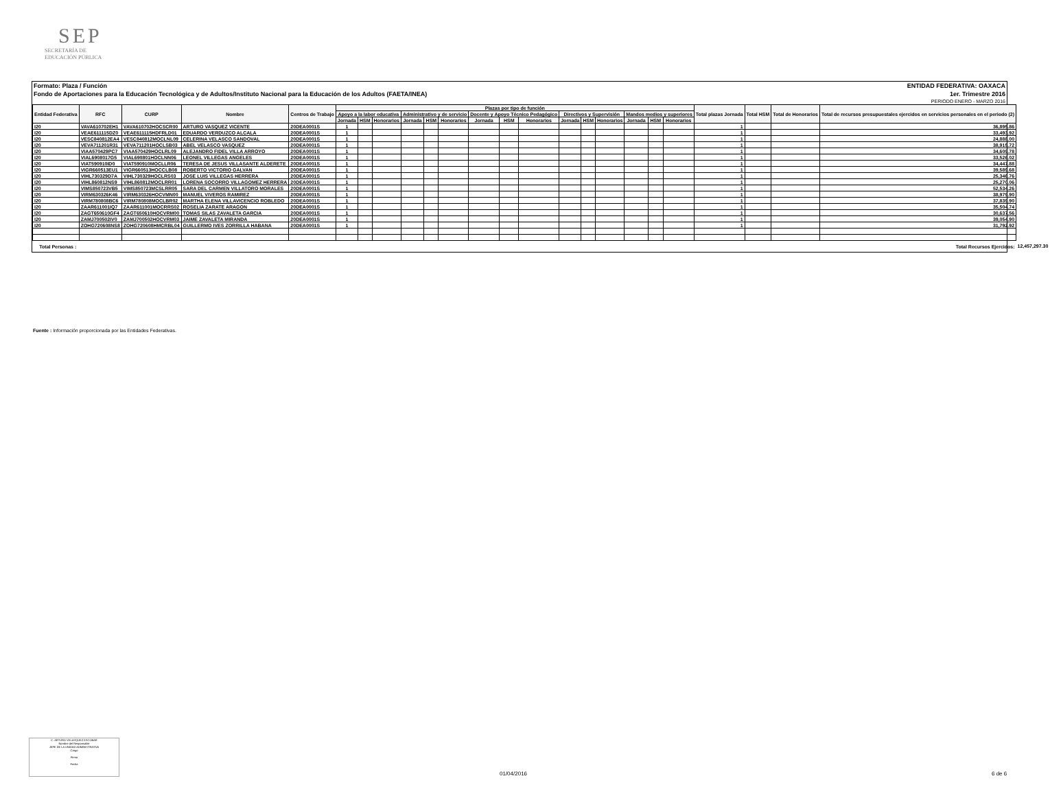SEP
SECRETARÍA DE
EDUCACIÓN PÚBLICA
Formato: Plaza / Función ENTIDAD FEDERATIVA: OAXACA
Fondo de Aportaciones para la Educación Tecnológica y de Adultos/Instituto Nacional para la Educación de los Adultos (FAETA/INEA) 1er. Trimestre 2016
PERIODO ENERO - MARZO 2016
| Entidad Federativa | RFC | CURP | Nombre | Centros de Trabajo | Plazas por tipo de función | | | | | | | | | | | | | | | Total plazas Jornada | Total HSM | Total de Honorarios | Total de recursos presupuestales ejercidos en servicios personales en el periodo (2) | |
| --- | --- | --- | --- | --- | --- | --- | --- | --- | --- | --- | --- | --- | --- | --- | --- | --- | --- | --- | --- | --- | --- | --- | --- | --- |
| | | | | | Apoyo a la labor educativa | | | Administrativo y de servicio | | | Docente y Apoyo Técnico Pedagógico | | | Directivos y Supervisión | | | Mandos medios y superiores | | | | | | | |
| | | | | | Jornada | HSM | Honorarios | Jornada | HSM | Honorarios | Jornada | HSM | Honorarios | Jornada | HSM | Honorarios | Jornada | HSM | Honorarios | | | | | |
| I20 | VAVA610702EH1 | VAVA610702HOCSCR00 | ARTURO VASQUEZ VICENTE | 20DEA0001S | 1 | | | | | | | | | | | | | | | 1 | | | 36,895.86 | |
| I20 | VEAE611115DZ0 | VEAE611115HDFRLD01 | EDUARDO VERDUZCO ALCALA | 20DEA0001S | 1 | | | | | | | | | | | | | | | 1 | | | 33,493.92 | |
| I20 | VESC840812EA4 | VESC840812MOCLNL09 | CELERINA VELASCO SANDOVAL | 20DEA0001S | 1 | | | | | | | | | | | | | | | 1 | | | 24,888.00 | |
| I20 | VEVA711201R31 | VEVA711201HOCLSB03 | ABEL VELASCO VASQUEZ | 20DEA0001S | 1 | | | | | | | | | | | | | | | 1 | | | 38,915.72 | |
| I20 | VIAA570429PC7 | VIAA570429HOCLRL09 | ALEJANDRO FIDEL VILLA ARROYO | 20DEA0001S | 1 | | | | | | | | | | | | | | | 1 | | | 34,609.78 | |
| I20 | VIAL6908017G5 | VIAL690801HOCLNN06 | LEONEL VILLEGAS ANGELES | 20DEA0001S | 1 | | | | | | | | | | | | | | | 1 | | | 33,526.02 | |
| I20 | VIAT590910ID0 | VIAT590910MOCLLR06 | TERESA DE JESUS VILLASANTE ALDERETE | 20DEA0001S | 1 | | | | | | | | | | | | | | | 1 | | | 34,447.88 | |
| I20 | VIGR660513EU1 | VIGR660513HOCCLB08 | ROBERTO VICTORIO GALVAN | 20DEA0001S | 1 | | | | | | | | | | | | | | | 1 | | | 39,589.68 | |
| I20 | VIHL730329D7A | VIHL730329HOCLRS03 | JOSE LUIS VILLEGAS HERRERA | 20DEA0001S | 1 | | | | | | | | | | | | | | | 1 | | | 25,346.76 | |
| I20 | VIHL860812NS9 | VIHL860812MOCLRR01 | LORENA SOCORRO VILLAGOMEZ HERRERA | 20DEA0001S | 1 | | | | | | | | | | | | | | | 1 | | | 25,270.06 | |
| I20 | VIMS850723VB5 | VIMS850723MCSLRR05 | SARA DEL CARMEN VILLATORO MORALES | 20DEA0001S | 1 | | | | | | | | | | | | | | | 1 | | | 52,534.26 | |
| I20 | VIRM630326K46 | VIRM630326HOCVMN00 | MANUEL VIVEROS RAMIREZ | 20DEA0001S | 1 | | | | | | | | | | | | | | | 1 | | | 38,979.90 | |
| I20 | VIRM780808BC6 | VIRM780808MOCLBR02 | MARTHA ELENA VILLAVICENCIO ROBLEDO | 20DEA0001S | 1 | | | | | | | | | | | | | | | 1 | | | 37,839.90 | |
| I20 | ZAAR611001IQ7 | ZAAR611001MOCRRS02 | ROSELIA ZARATE ARAGON | 20DEA0001S | 1 | | | | | | | | | | | | | | | 1 | | | 35,504.74 | |
| I20 | ZAGT650610GF4 | ZAGT650610HOCVRM00 | TOMAS SILAS ZAVALETA GARCIA | 20DEA0001S | 1 | | | | | | | | | | | | | | | 1 | | | 30,637.56 | |
| I20 | ZAMJ700502IV0 | ZAMJ700502HOCVRM03 | JAIME ZAVALETA MIRANDA | 20DEA0001S | 1 | | | | | | | | | | | | | | | 1 | | | 39,054.90 | |
| I20 | ZOHG720608NS8 | ZOHG720608HMCRBL04 | GUILLERMO IVES ZORRILLA HABANA | 20DEA0001S | 1 | | | | | | | | | | | | | | | 1 | | | 31,792.92 | |
| Total Personas : | | | | | | | | | | | | | | | | | | | | | Total Recursos Ejercidos: | | | 12,457,297.30 |
Fuente : Información proporcionada por las Entidades Federativas.
C. ARTURO VELASQUEZ ESCOBAR
Nombre del Responsable
JEFE DE LA UNIDAD ADMINISTRATIVA
Cargo
Firma
Fecha
01/04/2016 6 de 6